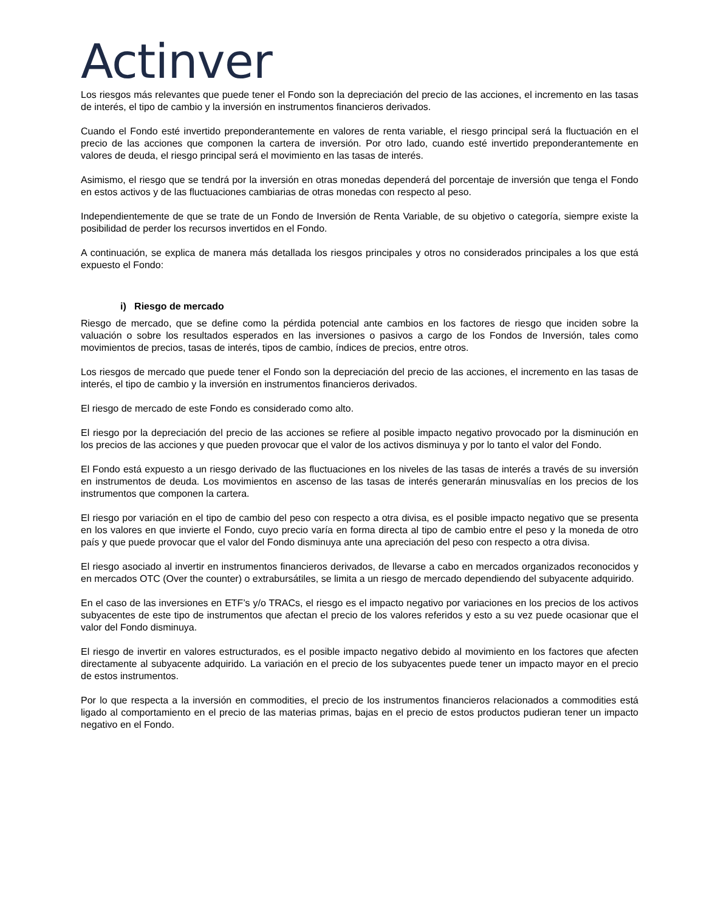Actinver
Los riesgos más relevantes que puede tener el Fondo son la depreciación del precio de las acciones, el incremento en las tasas de interés, el tipo de cambio y la inversión en instrumentos financieros derivados.
Cuando el Fondo esté invertido preponderantemente en valores de renta variable, el riesgo principal será la fluctuación en el precio de las acciones que componen la cartera de inversión. Por otro lado, cuando esté invertido preponderantemente en valores de deuda, el riesgo principal será el movimiento en las tasas de interés.
Asimismo, el riesgo que se tendrá por la inversión en otras monedas dependerá del porcentaje de inversión que tenga el Fondo en estos activos y de las fluctuaciones cambiarias de otras monedas con respecto al peso.
Independientemente de que se trate de un Fondo de Inversión de Renta Variable, de su objetivo o categoría, siempre existe la posibilidad de perder los recursos invertidos en el Fondo.
A continuación, se explica de manera más detallada los riesgos principales y otros no considerados principales a los que está expuesto el Fondo:
i) Riesgo de mercado
Riesgo de mercado, que se define como la pérdida potencial ante cambios en los factores de riesgo que inciden sobre la valuación o sobre los resultados esperados en las inversiones o pasivos a cargo de los Fondos de Inversión, tales como movimientos de precios, tasas de interés, tipos de cambio, índices de precios, entre otros.
Los riesgos de mercado que puede tener el Fondo son la depreciación del precio de las acciones, el incremento en las tasas de interés, el tipo de cambio y la inversión en instrumentos financieros derivados.
El riesgo de mercado de este Fondo es considerado como alto.
El riesgo por la depreciación del precio de las acciones se refiere al posible impacto negativo provocado por la disminución en los precios de las acciones y que pueden provocar que el valor de los activos disminuya y por lo tanto el valor del Fondo.
El Fondo está expuesto a un riesgo derivado de las fluctuaciones en los niveles de las tasas de interés a través de su inversión en instrumentos de deuda. Los movimientos en ascenso de las tasas de interés generarán minusvalías en los precios de los instrumentos que componen la cartera.
El riesgo por variación en el tipo de cambio del peso con respecto a otra divisa, es el posible impacto negativo que se presenta en los valores en que invierte el Fondo, cuyo precio varía en forma directa al tipo de cambio entre el peso y la moneda de otro país y que puede provocar que el valor del Fondo disminuya ante una apreciación del peso con respecto a otra divisa.
El riesgo asociado al invertir en instrumentos financieros derivados, de llevarse a cabo en mercados organizados reconocidos y en mercados OTC (Over the counter) o extrabursátiles, se limita a un riesgo de mercado dependiendo del subyacente adquirido.
En el caso de las inversiones en ETF’s y/o TRACs, el riesgo es el impacto negativo por variaciones en los precios de los activos subyacentes de este tipo de instrumentos que afectan el precio de los valores referidos y esto a su vez puede ocasionar que el valor del Fondo disminuya.
El riesgo de invertir en valores estructurados, es el posible impacto negativo debido al movimiento en los factores que afecten directamente al subyacente adquirido. La variación en el precio de los subyacentes puede tener un impacto mayor en el precio de estos instrumentos.
Por lo que respecta a la inversión en commodities, el precio de los instrumentos financieros relacionados a commodities está ligado al comportamiento en el precio de las materias primas, bajas en el precio de estos productos pudieran tener un impacto negativo en el Fondo.